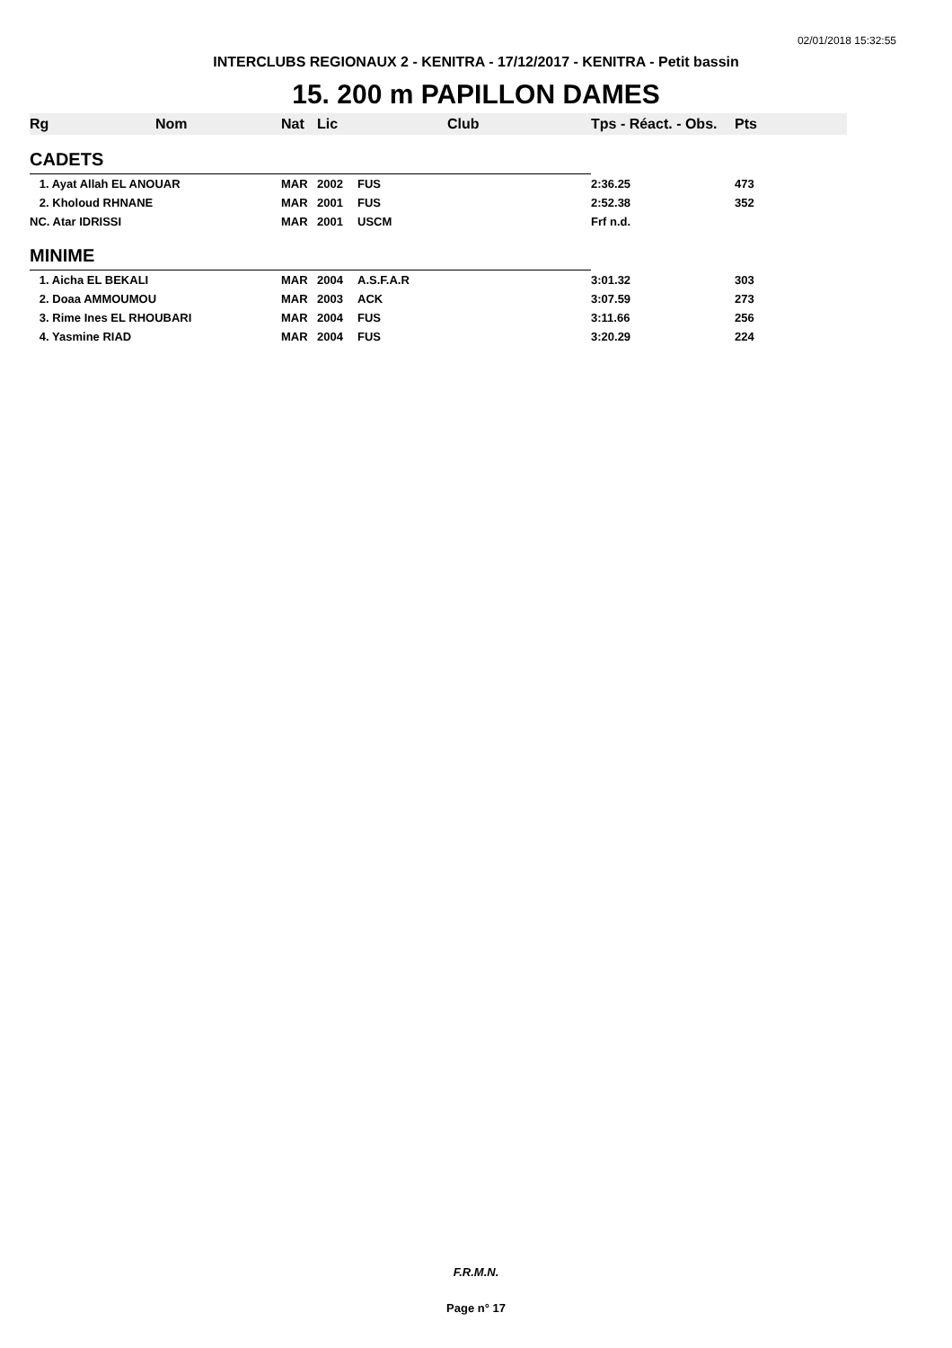02/01/2018 15:32:55
INTERCLUBS REGIONAUX 2 - KENITRA - 17/12/2017 - KENITRA - Petit bassin
15. 200 m PAPILLON DAMES
| Rg | Nom | Nat | Lic | Club | Tps - Réact. - Obs. | Pts |
| --- | --- | --- | --- | --- | --- | --- |
| CADETS | | | | | | |
| 1. Ayat Allah EL ANOUAR | | MAR | 2002 | FUS | 2:36.25 | 473 |
| 2. Kholoud RHNANE | | MAR | 2001 | FUS | 2:52.38 | 352 |
| NC. Atar IDRISSI | | MAR | 2001 | USCM | Frf n.d. | |
| MINIME | | | | | | |
| 1. Aicha EL BEKALI | | MAR | 2004 | A.S.F.A.R | 3:01.32 | 303 |
| 2. Doaa AMMOUMOU | | MAR | 2003 | ACK | 3:07.59 | 273 |
| 3. Rime Ines EL RHOUBARI | | MAR | 2004 | FUS | 3:11.66 | 256 |
| 4. Yasmine RIAD | | MAR | 2004 | FUS | 3:20.29 | 224 |
F.R.M.N.
Page n° 17